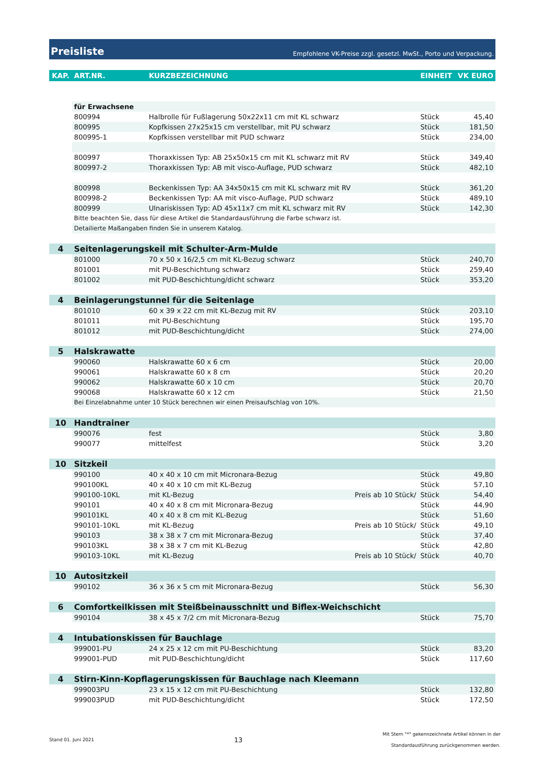Preisliste Empfohlene VK-Preise zzgl. gesetzl. MwSt., Porto und Verpackung.
| KAP. | ART.NR. | KURZBEZEICHNUNG | | EINHEIT | VK EURO |
| --- | --- | --- | --- | --- | --- |
| | für Erwachsene | | | | |
| | 800994 | Halbrolle für Fußlagerung 50x22x11 cm mit KL schwarz | | Stück | 45,40 |
| | 800995 | Kopfkissen 27x25x15 cm verstellbar, mit PU schwarz | | Stück | 181,50 |
| | 800995-1 | Kopfkissen verstellbar mit PUD schwarz | | Stück | 234,00 |
| | 800997 | Thoraxkissen Typ: AB 25x50x15 cm mit KL schwarz mit RV | | Stück | 349,40 |
| | 800997-2 | Thoraxkissen Typ: AB mit visco-Auflage, PUD schwarz | | Stück | 482,10 |
| | 800998 | Beckenkissen Typ: AA 34x50x15 cm mit KL schwarz mit RV | | Stück | 361,20 |
| | 800998-2 | Beckenkissen Typ: AA mit visco-Auflage, PUD schwarz | | Stück | 489,10 |
| | 800999 | Ulnariskissen Typ: AD 45x11x7 cm mit KL schwarz mit RV | | Stück | 142,30 |
| | Bitte beachten Sie, dass für diese Artikel die Standardausführung die Farbe schwarz ist. | | | | |
| | Detailierte Maßangaben finden Sie in unserem Katalog. | | | | |
| 4 | Seitenlagerungskeil mit Schulter-Arm-Mulde | | | | |
| | 801000 | 70 x 50 x 16/2,5 cm mit KL-Bezug schwarz | | Stück | 240,70 |
| | 801001 | mit PU-Beschichtung schwarz | | Stück | 259,40 |
| | 801002 | mit PUD-Beschichtung/dicht schwarz | | Stück | 353,20 |
| 4 | Beinlagerungstunnel für die Seitenlage | | | | |
| | 801010 | 60 x 39 x 22 cm mit KL-Bezug mit RV | | Stück | 203,10 |
| | 801011 | mit PU-Beschichtung | | Stück | 195,70 |
| | 801012 | mit PUD-Beschichtung/dicht | | Stück | 274,00 |
| 5 | Halskrawatte | | | | |
| | 990060 | Halskrawatte 60 x 6 cm | | Stück | 20,00 |
| | 990061 | Halskrawatte 60 x 8 cm | | Stück | 20,20 |
| | 990062 | Halskrawatte 60 x 10 cm | | Stück | 20,70 |
| | 990068 | Halskrawatte 60 x 12 cm | | Stück | 21,50 |
| | Bei Einzelabnahme unter 10 Stück berechnen wir einen Preisaufschlag von 10%. | | | | |
| 10 | Handtrainer | | | | |
| | 990076 | fest | | Stück | 3,80 |
| | 990077 | mittelfest | | Stück | 3,20 |
| 10 | Sitzkeil | | | | |
| | 990100 | 40 x 40 x 10 cm mit Micronara-Bezug | | Stück | 49,80 |
| | 990100KL | 40 x 40 x 10 cm mit KL-Bezug | | Stück | 57,10 |
| | 990100-10KL | mit KL-Bezug | Preis ab 10 Stück/ | Stück | 54,40 |
| | 990101 | 40 x 40 x 8 cm mit Micronara-Bezug | | Stück | 44,90 |
| | 990101KL | 40 x 40 x 8 cm mit KL-Bezug | | Stück | 51,60 |
| | 990101-10KL | mit KL-Bezug | Preis ab 10 Stück/ | Stück | 49,10 |
| | 990103 | 38 x 38 x 7 cm mit Micronara-Bezug | | Stück | 37,40 |
| | 990103KL | 38 x 38 x 7 cm mit KL-Bezug | | Stück | 42,80 |
| | 990103-10KL | mit KL-Bezug | Preis ab 10 Stück/ | Stück | 40,70 |
| 10 | Autositzkeil | | | | |
| | 990102 | 36 x 36 x 5 cm mit Micronara-Bezug | | Stück | 56,30 |
| 6 | Comfortkeilkissen mit Steißbeinausschnitt und Biflex-Weichschicht | | | | |
| | 990104 | 38 x 45 x 7/2 cm mit Micronara-Bezug | | Stück | 75,70 |
| 4 | Intubationskissen für Bauchlage | | | | |
| | 999001-PU | 24 x 25 x 12 cm mit PU-Beschichtung | | Stück | 83,20 |
| | 999001-PUD | mit PUD-Beschichtung/dicht | | Stück | 117,60 |
| 4 | Stirn-Kinn-Kopflagerungskissen für Bauchlage nach Kleemann | | | | |
| | 999003PU | 23 x 15 x 12 cm mit PU-Beschichtung | | Stück | 132,80 |
| | 999003PUD | mit PUD-Beschichtung/dicht | | Stück | 172,50 |
Stand 01. Juni 2021 13 Mit Stern "*" gekennzeichnete Artikel können in der
Standardausführung zurückgenommen werden.